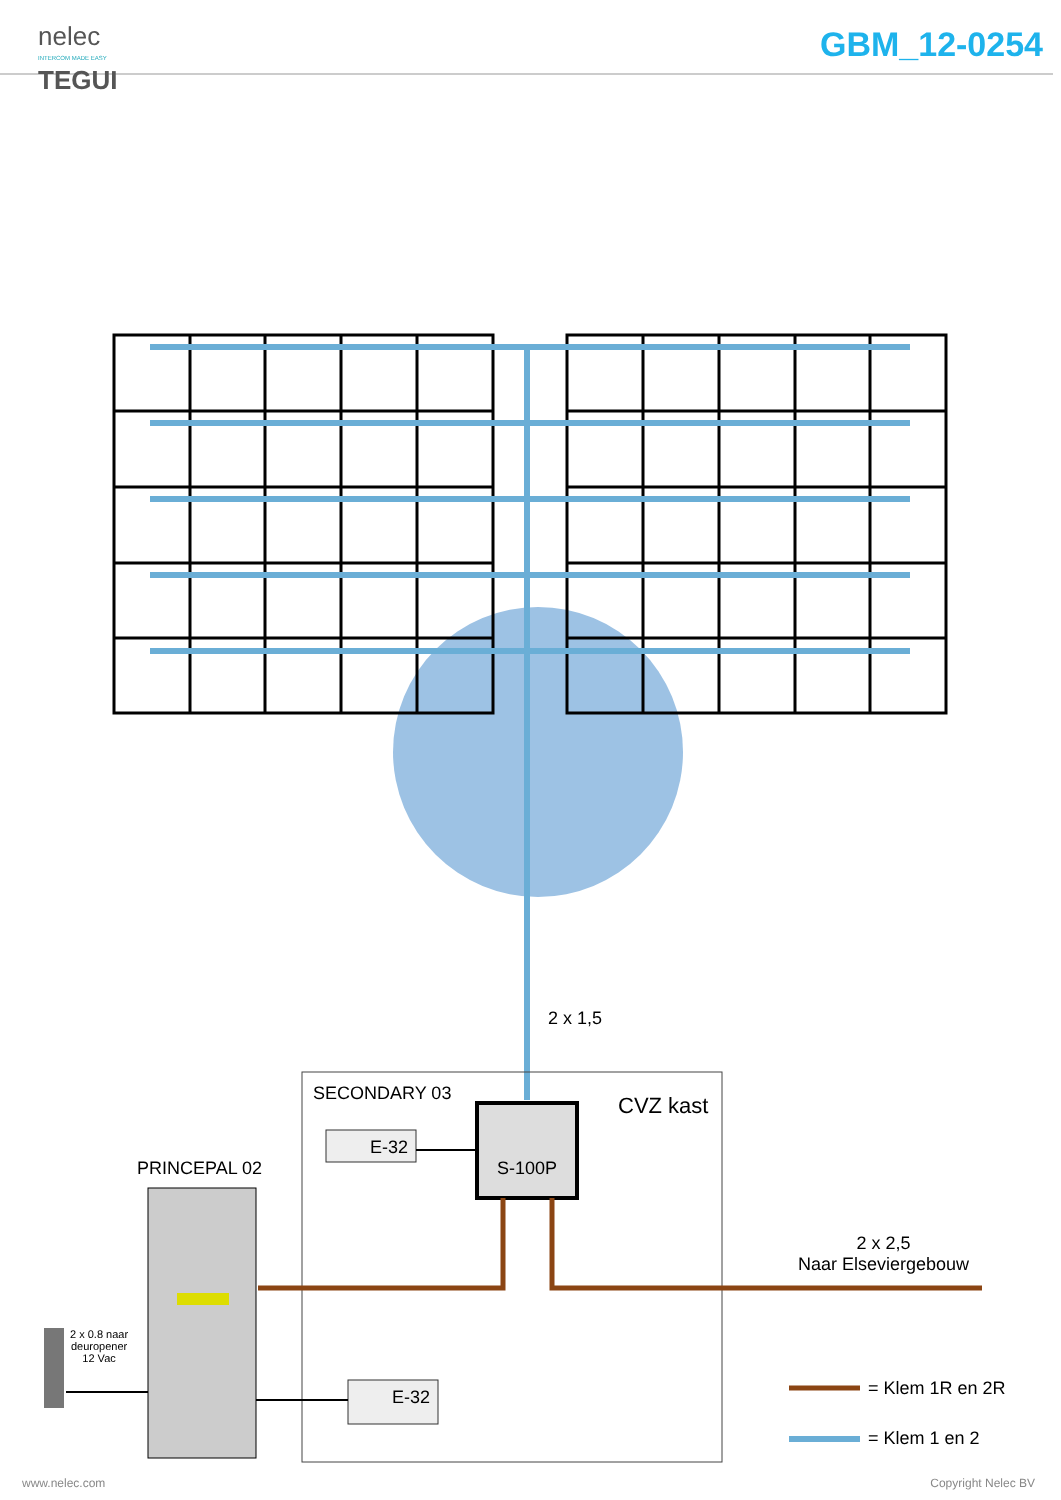nelec
INTERCOM MADE EASY
TEGUI
GBM_12-0254
2 x 1,5
SECONDARY 03 CVZ kast
E-32
S-100P
PRINCEPAL 02
2 x 2,5
Naar Elseviergebouw
2 x 0.8 naar
deuropener
12 Vac
E-32 = Klem 1R en 2R
= Klem 1 en 2
www.nelec.com Copyright Nelec BV